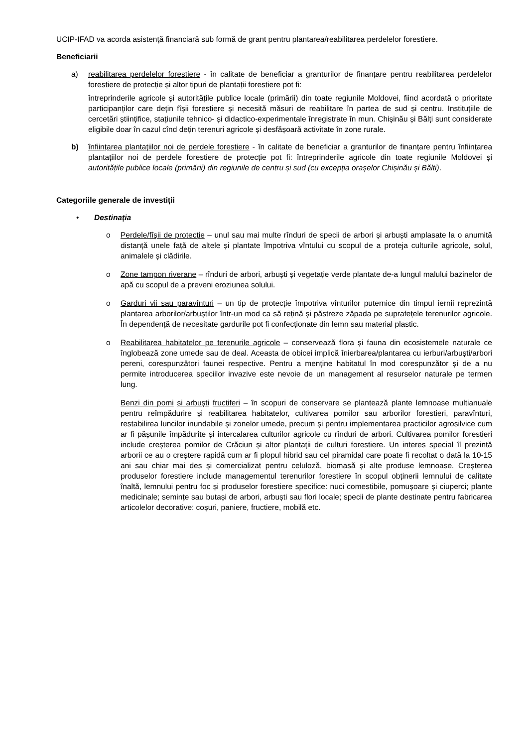UCIP-IFAD va acorda asistenţă financiară sub formă de grant pentru plantarea/reabilitarea perdelelor forestiere.
Beneficiarii
a) reabilitarea perdelelor forestiere - în calitate de beneficiar a granturilor de finanțare pentru reabilitarea perdelelor forestiere de protecție și altor tipuri de plantații forestiere pot fi:
întreprinderile agricole și autoritățile publice locale (primării) din toate regiunile Moldovei, fiind acordată o prioritate participanților care dețin fîșii forestiere și necesită măsuri de reabilitare în partea de sud și centru. Instituțiile de cercetări științifice, stațiunile tehnico- și didactico-experimentale înregistrate în mun. Chișinău și Bălți sunt considerate eligibile doar în cazul cînd dețin terenuri agricole și desfășoară activitate în zone rurale.
b) înființarea plantaţiilor noi de perdele forestiere - în calitate de beneficiar a granturilor de finanțare pentru înființarea plantațiilor noi de perdele forestiere de protecție pot fi: întreprinderile agricole din toate regiunile Moldovei și autoritățile publice locale (primării) din regiunile de centru și sud (cu excepția orașelor Chișinău și Bălti).
Categoriile generale de investiții
• Destinația
o Perdele/fîşii de protecţie – unul sau mai multe rînduri de specii de arbori și arbuști amplasate la o anumită distanță unele față de altele și plantate împotriva vîntului cu scopul de a proteja culturile agricole, solul, animalele și clădirile.
o Zone tampon riverane – rînduri de arbori, arbuști și vegetație verde plantate de-a lungul malului bazinelor de apă cu scopul de a preveni eroziunea solului.
o Garduri vii sau paravînturi – un tip de protecție împotriva vînturilor puternice din timpul iernii reprezintă plantarea arborilor/arbuștilor într-un mod ca să rețină și păstreze zăpada pe suprafețele terenurilor agricole. În dependență de necesitate gardurile pot fi confecționate din lemn sau material plastic.
o Reabilitarea habitatelor pe terenurile agricole – conservează flora și fauna din ecosistemele naturale ce înglobează zone umede sau de deal. Aceasta de obicei implică înierbarea/plantarea cu ierburi/arbuști/arbori pereni, corespunzători faunei respective. Pentru a menține habitatul în mod corespunzător și de a nu permite introducerea speciilor invazive este nevoie de un management al resurselor naturale pe termen lung.
Benzi din pomi și arbuști fructiferi – în scopuri de conservare se plantează plante lemnoase multianuale pentru reîmpădurire și reabilitarea habitatelor, cultivarea pomilor sau arborilor forestieri, paravînturi, restabilirea luncilor inundabile și zonelor umede, precum și pentru implementarea practicilor agrosilvice cum ar fi pășunile împădurite și intercalarea culturilor agricole cu rînduri de arbori. Cultivarea pomilor forestieri include creșterea pomilor de Crăciun și altor plantații de culturi forestiere. Un interes special îl prezintă arborii ce au o creștere rapidă cum ar fi plopul hibrid sau cel piramidal care poate fi recoltat o dată la 10-15 ani sau chiar mai des și comercializat pentru celuloză, biomasă și alte produse lemnoase. Creșterea produselor forestiere include managementul terenurilor forestiere în scopul obținerii lemnului de calitate înaltă, lemnului pentru foc și produselor forestiere specifice: nuci comestibile, pomușoare și ciuperci; plante medicinale; semințe sau butași de arbori, arbuști sau flori locale; specii de plante destinate pentru fabricarea articolelor decorative: coșuri, paniere, fructiere, mobilă etc.